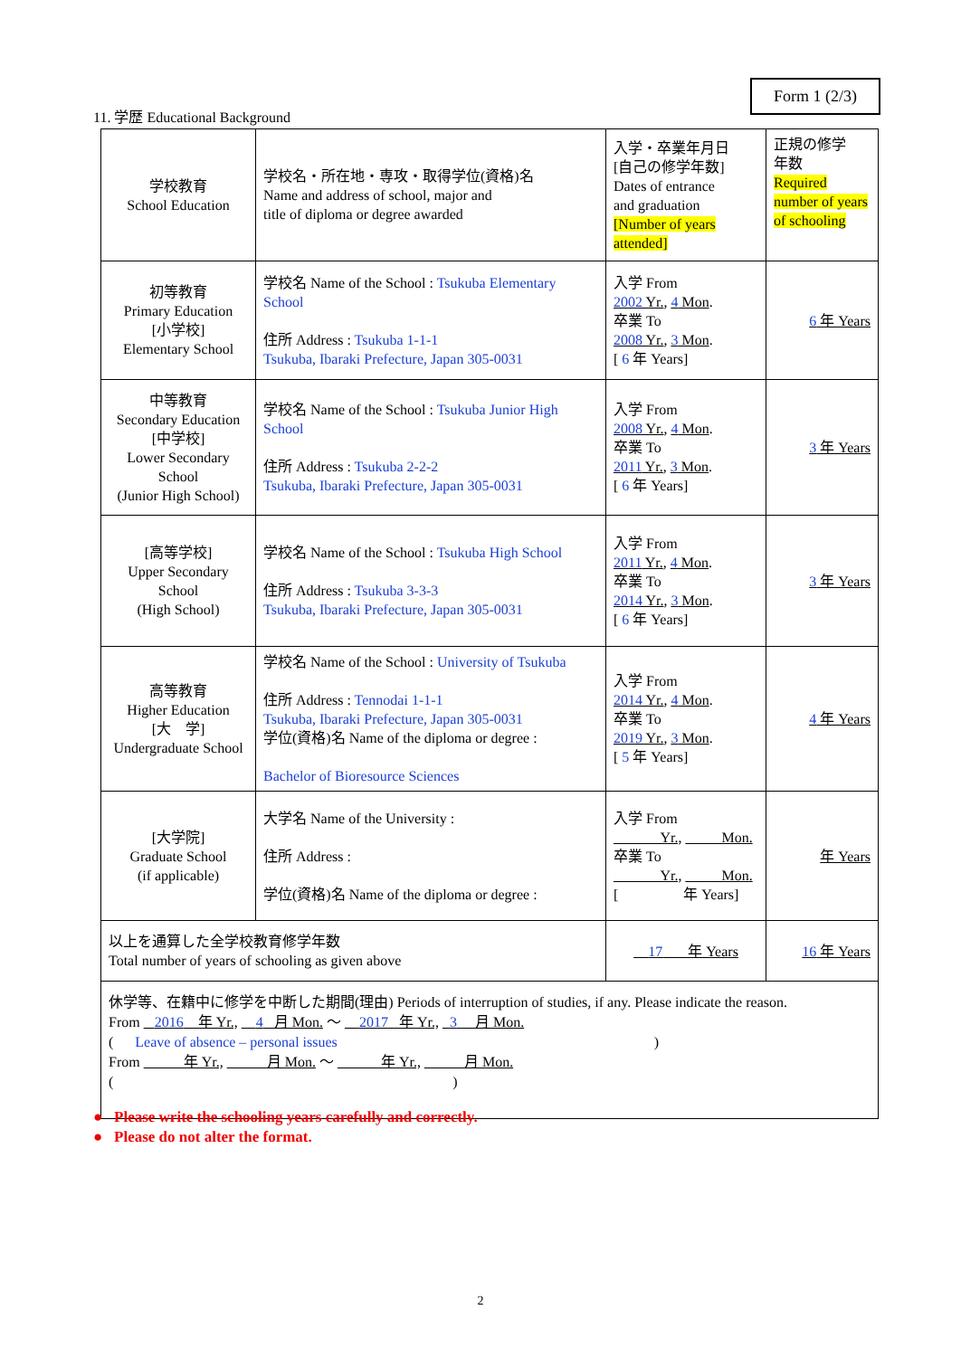Form 1 (2/3)
11. 学歴 Educational Background
| 学校教育 School Education | 学校名・所在地・専攻・取得学位(資格)名 Name and address of school, major and title of diploma or degree awarded | 入学・卒業年月日 [自己の修学年数] Dates of entrance and graduation [Number of years attended] | 正規の修学 年数 Required number of years of schooling |
| 初等教育 Primary Education [小学校] Elementary School | 学校名 Name of the School : Tsukuba Elementary School 住所 Address : Tsukuba 1-1-1 Tsukuba, Ibaraki Prefecture, Japan 305-0031 | 入学 From 2002 Yr. , 4 Mon . 卒業 To 2008 Yr. , 3 Mon . [ 6 年 Years] | 6 年 Years |
| 中等教育 Secondary Education [中学校] Lower Secondary School (Junior High School) | 学校名 Name of the School : Tsukuba Junior High School 住所 Address : Tsukuba 2-2-2 Tsukuba, Ibaraki Prefecture, Japan 305-0031 | 入学 From 2008 Yr. , 4 Mon . 卒業 To 2011 Yr. , 3 Mon . [ 6 年 Years] | 3 年 Years |
| [高等学校] Upper Secondary School (High School) | 学校名 Name of the School : Tsukuba High School 住所 Address : Tsukuba 3-3-3 Tsukuba, Ibaraki Prefecture, Japan 305-0031 | 入学 From 2011 Yr. , 4 Mon . 卒業 To 2014 Yr. , 3 Mon . [ 6 年 Years] | 3 年 Years |
| 高等教育 Higher Education [大 学] Undergraduate School | 学校名 Name of the School : University of Tsukuba 住所 Address : Tennodai 1-1-1 Tsukuba, Ibaraki Prefecture, Japan 305-0031 学位(資格)名 Name of the diploma or degree : Bachelor of Bioresource Sciences | 入学 From 2014 Yr. , 4 Mon . 卒業 To 2019 Yr. , 3 Mon . [ 5 年 Years] | 4 年 Years |
| [大学院] Graduate School (if applicable) | 大学名 Name of the University : 住所 Address : 学位(資格)名 Name of the diploma or degree : | 入学 From Yr., Mon. 卒業 To Yr., Mon. [ 年 Years] | 年 Years |
| 以上を通算した全学校教育修学年数 Total number of years of schooling as given above | | 17 年 Years | 16 年 Years |
| 休学等、在籍中に修学を中断した期間(理由) Periods of interruption of studies, if any. Please indicate the reason. From 2016 年 Yr., 4 月 Mon. ～ 2017 年 Yr., 3 月 Mon. ( Leave of absence – personal issues ) From 年 Yr., 月 Mon. ～ 年 Yr., 月 Mon. ( ) | | | |
● Please write the schooling years carefully and correctly.
● Please do not alter the format.
2